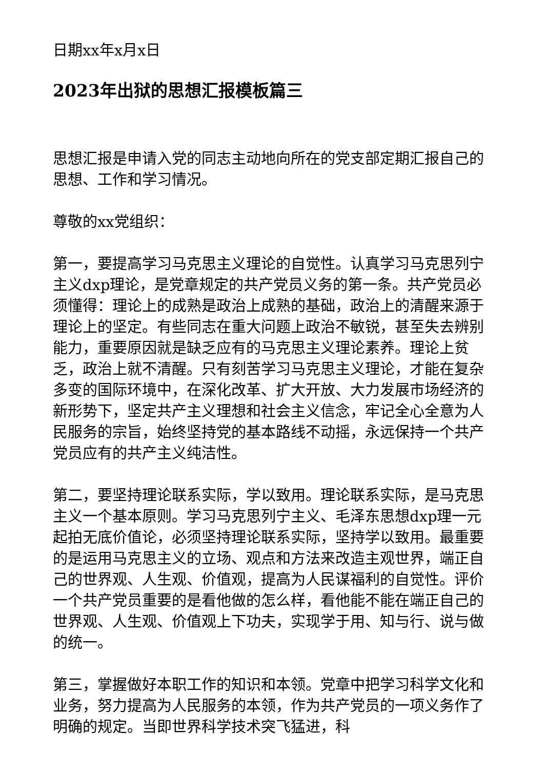日期xx年x月x日
2023年出狱的思想汇报模板篇三
思想汇报是申请入党的同志主动地向所在的党支部定期汇报自己的思想、工作和学习情况。
尊敬的xx党组织：
第一，要提高学习马克思主义理论的自觉性。认真学习马克思列宁主义dxp理论，是党章规定的共产党员义务的第一条。共产党员必须懂得：理论上的成熟是政治上成熟的基础，政治上的清醒来源于理论上的坚定。有些同志在重大问题上政治不敏锐，甚至失去辨别能力，重要原因就是缺乏应有的马克思主义理论素养。理论上贫乏，政治上就不清醒。只有刻苦学习马克思主义理论，才能在复杂多变的国际环境中，在深化改革、扩大开放、大力发展市场经济的新形势下，坚定共产主义理想和社会主义信念，牢记全心全意为人民服务的宗旨，始终坚持党的基本路线不动摇，永远保持一个共产党员应有的共产主义纯洁性。
第二，要坚持理论联系实际，学以致用。理论联系实际，是马克思主义一个基本原则。学习马克思列宁主义、毛泽东思想dxp理一元起拍无底价值论，必须坚持理论联系实际，坚持学以致用。最重要的是运用马克思主义的立场、观点和方法来改造主观世界，端正自己的世界观、人生观、价值观，提高为人民谋福利的自觉性。评价一个共产党员重要的是看他做的怎么样，看他能不能在端正自己的世界观、人生观、价值观上下功夫，实现学于用、知与行、说与做的统一。
第三，掌握做好本职工作的知识和本领。党章中把学习科学文化和业务，努力提高为人民服务的本领，作为共产党员的一项义务作了明确的规定。当即世界科学技术突飞猛进，科